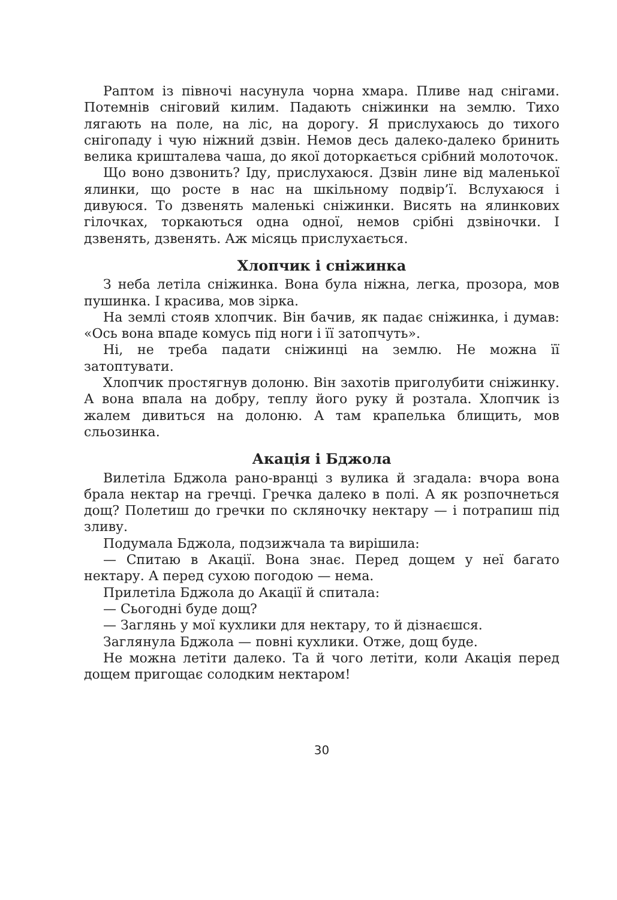Раптом із півночі насунула чорна хмара. Пливе над снігами. Потемнів сніговий килим. Падають сніжинки на землю. Тихо лягають на поле, на ліс, на дорогу. Я прислухаюсь до тихого снігопаду і чую ніжний дзвін. Немов десь далеко-далеко бринить велика кришталева чаша, до якої доторкається срібний молоточок.
Що воно дзвонить? Іду, прислухаюся. Дзвін лине від маленької ялинки, що росте в нас на шкільному подвір’ї. Вслухаюся і дивуюся. То дзвенять маленькі сніжинки. Висять на ялинкових гілочках, торкаються одна одної, немов срібні дзвіночки. І дзвенять, дзвенять. Аж місяць прислухається.
Хлопчик і сніжинка
З неба летіла сніжинка. Вона була ніжна, легка, прозора, мов пушинка. І красива, мов зірка.
На землі стояв хлопчик. Він бачив, як падає сніжинка, і думав: «Ось вона впаде комусь під ноги і її затопчуть».
Ні, не треба падати сніжинці на землю. Не можна її затоптувати.
Хлопчик простягнув долоню. Він захотів приголубити сніжинку. А вона впала на добру, теплу його руку й розтала. Хлопчик із жалем дивиться на долоню. А там крапелька блищить, мов сльозинка.
Акація і Бджола
Вилетіла Бджола рано-вранці з вулика й згадала: вчора вона брала нектар на гречці. Гречка далеко в полі. А як розпочнеться дощ? Полетиш до гречки по скляночку нектару — і потрапиш під зливу.
Подумала Бджола, подзижчала та вирішила:
— Спитаю в Акації. Вона знає. Перед дощем у неї багато нектару. А перед сухою погодою — нема.
Прилетіла Бджола до Акації й спитала:
— Сьогодні буде дощ?
— Заглянь у мої кухлики для нектару, то й дізнаєшся.
Заглянула Бджола — повні кухлики. Отже, дощ буде.
Не можна летіти далеко. Та й чого летіти, коли Акація перед дощем пригощає солодким нектаром!
30